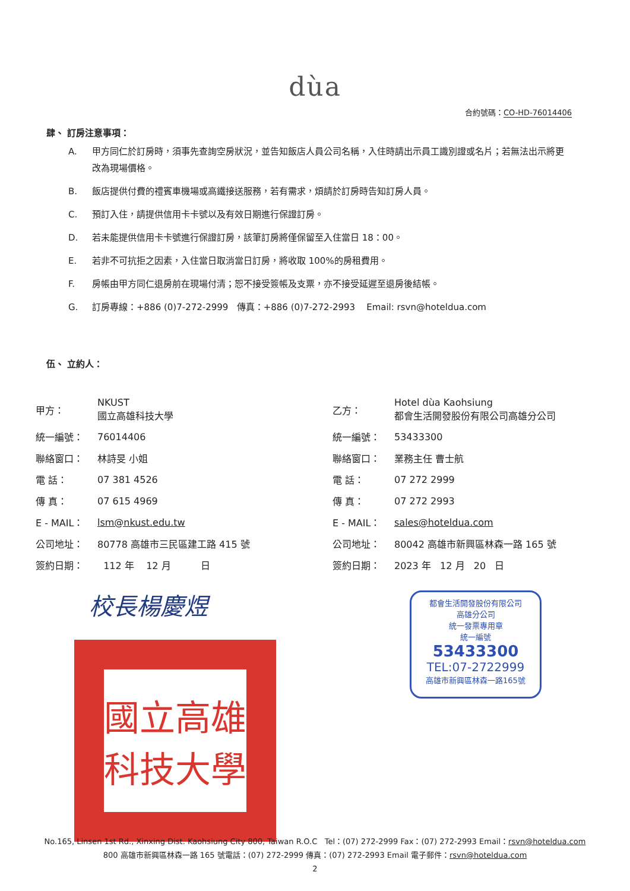dùa
合約號碼：CO-HD-76014406
肆、 訂房注意事項：
A. 甲方同仁於訂房時，須事先查詢空房狀況，並告知飯店人員公司名稱，入住時請出示員工識別證或名片；若無法出示將更改為現場價格。
B. 飯店提供付費的禮賓車機場或高鐵接送服務，若有需求，煩請於訂房時告知訂房人員。
C. 預訂入住，請提供信用卡卡號以及有效日期進行保證訂房。
D. 若未能提供信用卡卡號進行保證訂房，該筆訂房將僅保留至入住當日 18：00。
E. 若非不可抗拒之因素，入住當日取消當日訂房，將收取 100%的房租費用。
F. 房帳由甲方同仁退房前在現場付清；恕不接受簽帳及支票，亦不接受延遲至退房後結帳。
G. 訂房專線：+886 (0)7-272-2999 傳真：+886 (0)7-272-2993 Email: rsvn@hoteldua.com
伍、 立約人：
| 甲方： | NKUST 國立高雄科技大學 |
| 統一編號： | 76014406 |
| 聯絡窗口： | 林詩旻 小姐 |
| 電 話： | 07 381 4526 |
| 傳 真： | 07 615 4969 |
| E - MAIL： | lsm@nkust.edu.tw |
| 公司地址： | 80778 高雄市三民區建工路 415 號 |
| 簽約日期： | 112 年 12 月 日 |
| 乙方： | Hotel dùa Kaohsiung 都會生活開發股份有限公司高雄分公司 |
| 統一編號： | 53433300 |
| 聯絡窗口： | 業務主任 曹士航 |
| 電 話： | 07 272 2999 |
| 傳 真： | 07 272 2993 |
| E - MAIL： | sales@hoteldua.com |
| 公司地址： | 80042 高雄市新興區林森一路 165 號 |
| 簽約日期： | 2023 年 12 月 20 日 |
校長楊慶煜
國立高雄科技大學
都會生活開發股份有限公司
高雄分公司
統一發票專用章
統一編號
53433300
TEL:07-2722999
高雄市新興區林森一路165號
No.165, Linsen 1st Rd., Xinxing Dist. Kaohsiung City 800, Taiwan R.O.C Tel：(07) 272-2999 Fax：(07) 272-2993 Email：rsvn@hoteldua.com
800 高雄市新興區林森一路 165 號電話：(07) 272-2999 傳真：(07) 272-2993 Email 電子郵件：rsvn@hoteldua.com
2